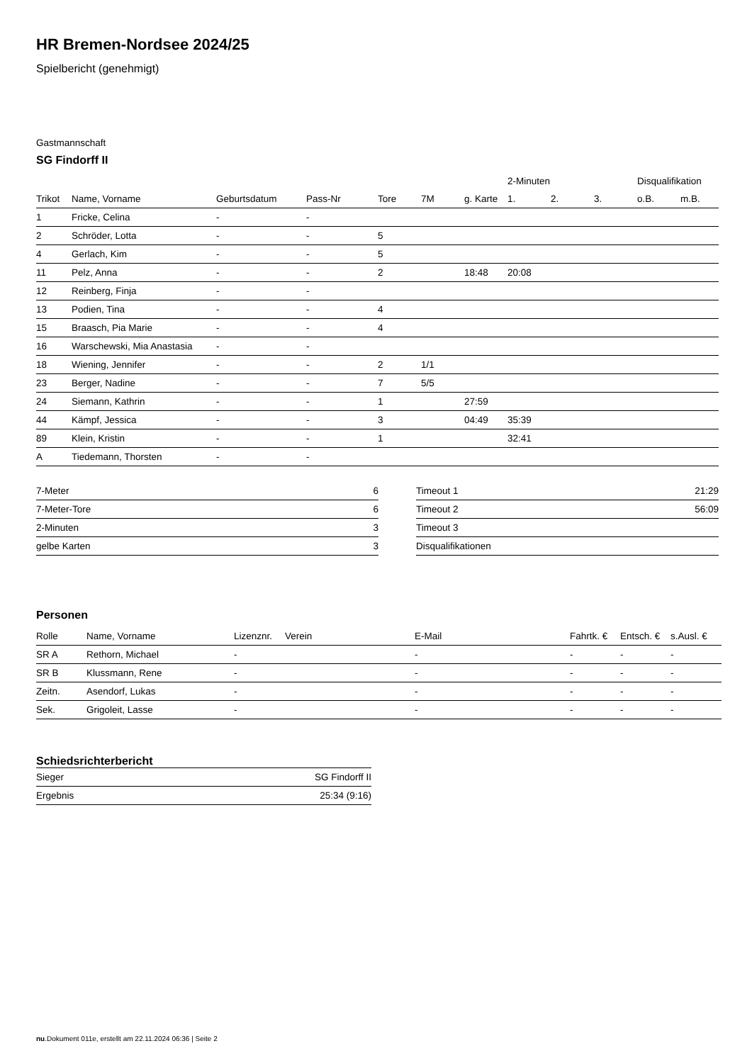HR Bremen-Nordsee 2024/25
Spielbericht (genehmigt)
Gastmannschaft
SG Findorff II
| | | | | | | | 2-Minuten | | | Disqualifikation | |
| --- | --- | --- | --- | --- | --- | --- | --- | --- | --- | --- | --- |
| Trikot | Name, Vorname | Geburtsdatum | Pass-Nr | Tore | 7M | g. Karte | 1. | 2. | 3. | o.B. | m.B. |
| 1 | Fricke, Celina | - | - | | | | | | | | |
| 2 | Schröder, Lotta | - | - | 5 | | | | | | | |
| 4 | Gerlach, Kim | - | - | 5 | | | | | | | |
| 11 | Pelz, Anna | - | - | 2 | | 18:48 | 20:08 | | | | |
| 12 | Reinberg, Finja | - | - | | | | | | | | |
| 13 | Podien, Tina | - | - | 4 | | | | | | | |
| 15 | Braasch, Pia Marie | - | - | 4 | | | | | | | |
| 16 | Warschewski, Mia Anastasia | - | - | | | | | | | | |
| 18 | Wiening, Jennifer | - | - | 2 | 1/1 | | | | | | |
| 23 | Berger, Nadine | - | - | 7 | 5/5 | | | | | | |
| 24 | Siemann, Kathrin | - | - | 1 | | 27:59 | | | | | |
| 44 | Kämpf, Jessica | - | - | 3 | | 04:49 | 35:39 | | | | |
| 89 | Klein, Kristin | - | - | 1 | | | 32:41 | | | | |
| A | Tiedemann, Thorsten | - | - | | | | | | | | |
| 7-Meter | 6 |
| 7-Meter-Tore | 6 |
| 2-Minuten | 3 |
| gelbe Karten | 3 |
| Timeout 1 | 21:29 |
| Timeout 2 | 56:09 |
| Timeout 3 | |
| Disqualifikationen | |
Personen
| Rolle | Name, Vorname | Lizenznr. | Verein | E-Mail | Fahrtk. € | Entsch. € | s.Ausl. € |
| --- | --- | --- | --- | --- | --- | --- | --- |
| SR A | Rethorn, Michael | - | | - | - | - | - |
| SR B | Klussmann, Rene | - | | - | - | - | - |
| Zeitn. | Asendorf, Lukas | - | | - | - | - | - |
| Sek. | Grigoleit, Lasse | - | | - | - | - | - |
Schiedsrichterbericht
| Sieger | SG Findorff II |
| Ergebnis | 25:34 (9:16) |
nu.Dokument 011e, erstellt am 22.11.2024 06:36 | Seite 2